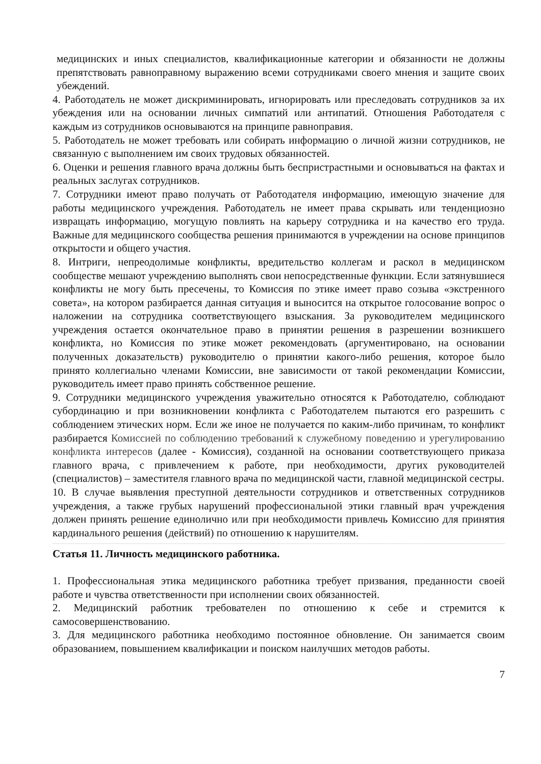медицинских и иных специалистов, квалификационные категории и обязанности не должны препятствовать равноправному выражению всеми сотрудниками своего мнения и защите своих убеждений.
4. Работодатель не может дискриминировать, игнорировать или преследовать сотрудников за их убеждения или на основании личных симпатий или антипатий. Отношения Работодателя с каждым из сотрудников основываются на принципе равноправия.
5. Работодатель не может требовать или собирать информацию о личной жизни сотрудников, не связанную с выполнением им своих трудовых обязанностей.
6. Оценки и решения главного врача должны быть беспристрастными и основываться на фактах и реальных заслугах сотрудников.
7. Сотрудники имеют право получать от Работодателя информацию, имеющую значение для работы медицинского учреждения. Работодатель не имеет права скрывать или тенденциозно извращать информацию, могущую повлиять на карьеру сотрудника и на качество его труда. Важные для медицинского сообщества решения принимаются в учреждении на основе принципов открытости и общего участия.
8. Интриги, непреодолимые конфликты, вредительство коллегам и раскол в медицинском сообществе мешают учреждению выполнять свои непосредственные функции. Если затянувшиеся конфликты не могу быть пресечены, то Комиссия по этике имеет право созыва «экстренного совета», на котором разбирается данная ситуация и выносится на открытое голосование вопрос о наложении на сотрудника соответствующего взыскания. За руководителем медицинского учреждения остается окончательное право в принятии решения в разрешении возникшего конфликта, но Комиссия по этике может рекомендовать (аргументировано, на основании полученных доказательств) руководителю о принятии какого-либо решения, которое было принято коллегиально членами Комиссии, вне зависимости от такой рекомендации Комиссии, руководитель имеет право принять собственное решение.
9. Сотрудники медицинского учреждения уважительно относятся к Работодателю, соблюдают субординацию и при возникновении конфликта с Работодателем пытаются его разрешить с соблюдением этических норм. Если же иное не получается по каким-либо причинам, то конфликт разбирается Комиссией по соблюдению требований к служебному поведению и урегулированию конфликта интересов (далее - Комиссия), созданной на основании соответствующего приказа главного врача, с привлечением к работе, при необходимости, других руководителей (специалистов) – заместителя главного врача по медицинской части, главной медицинской сестры.
10. В случае выявления преступной деятельности сотрудников и ответственных сотрудников учреждения, а также грубых нарушений профессиональной этики главный врач учреждения должен принять решение единолично или при необходимости привлечь Комиссию для принятия кардинального решения (действий) по отношению к нарушителям.
Статья 11. Личность медицинского работника.
1. Профессиональная этика медицинского работника требует призвания, преданности своей работе и чувства ответственности при исполнении своих обязанностей.
2. Медицинский работник требователен по отношению к себе и стремится к самосовершенствованию.
3. Для медицинского работника необходимо постоянное обновление. Он занимается своим образованием, повышением квалификации и поиском наилучших методов работы.
7